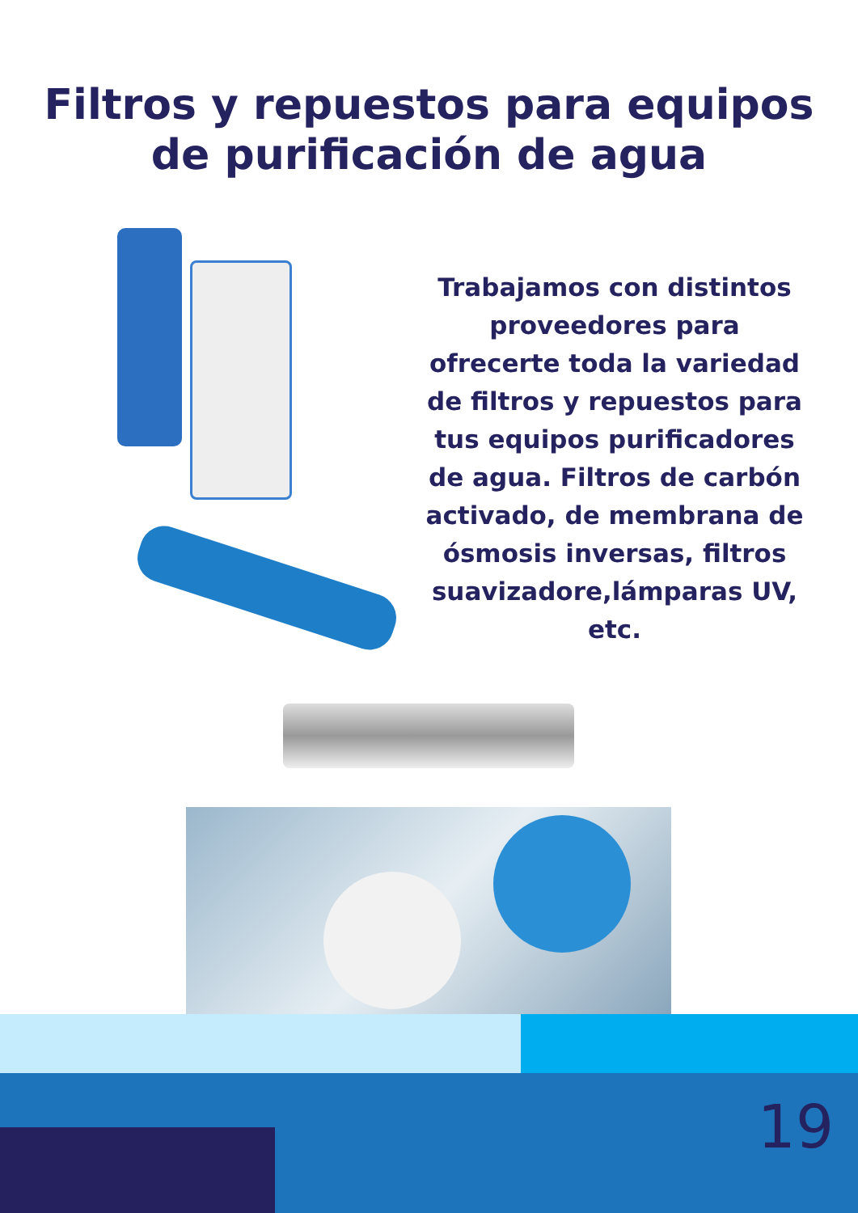Filtros y repuestos para equipos
de purificación de agua
Trabajamos con distintos proveedores para ofrecerte toda la variedad de filtros y repuestos para tus equipos purificadores de agua. Filtros de carbón activado, de membrana de ósmosis inversas, filtros suavizadore,lámparas UV, etc.
19